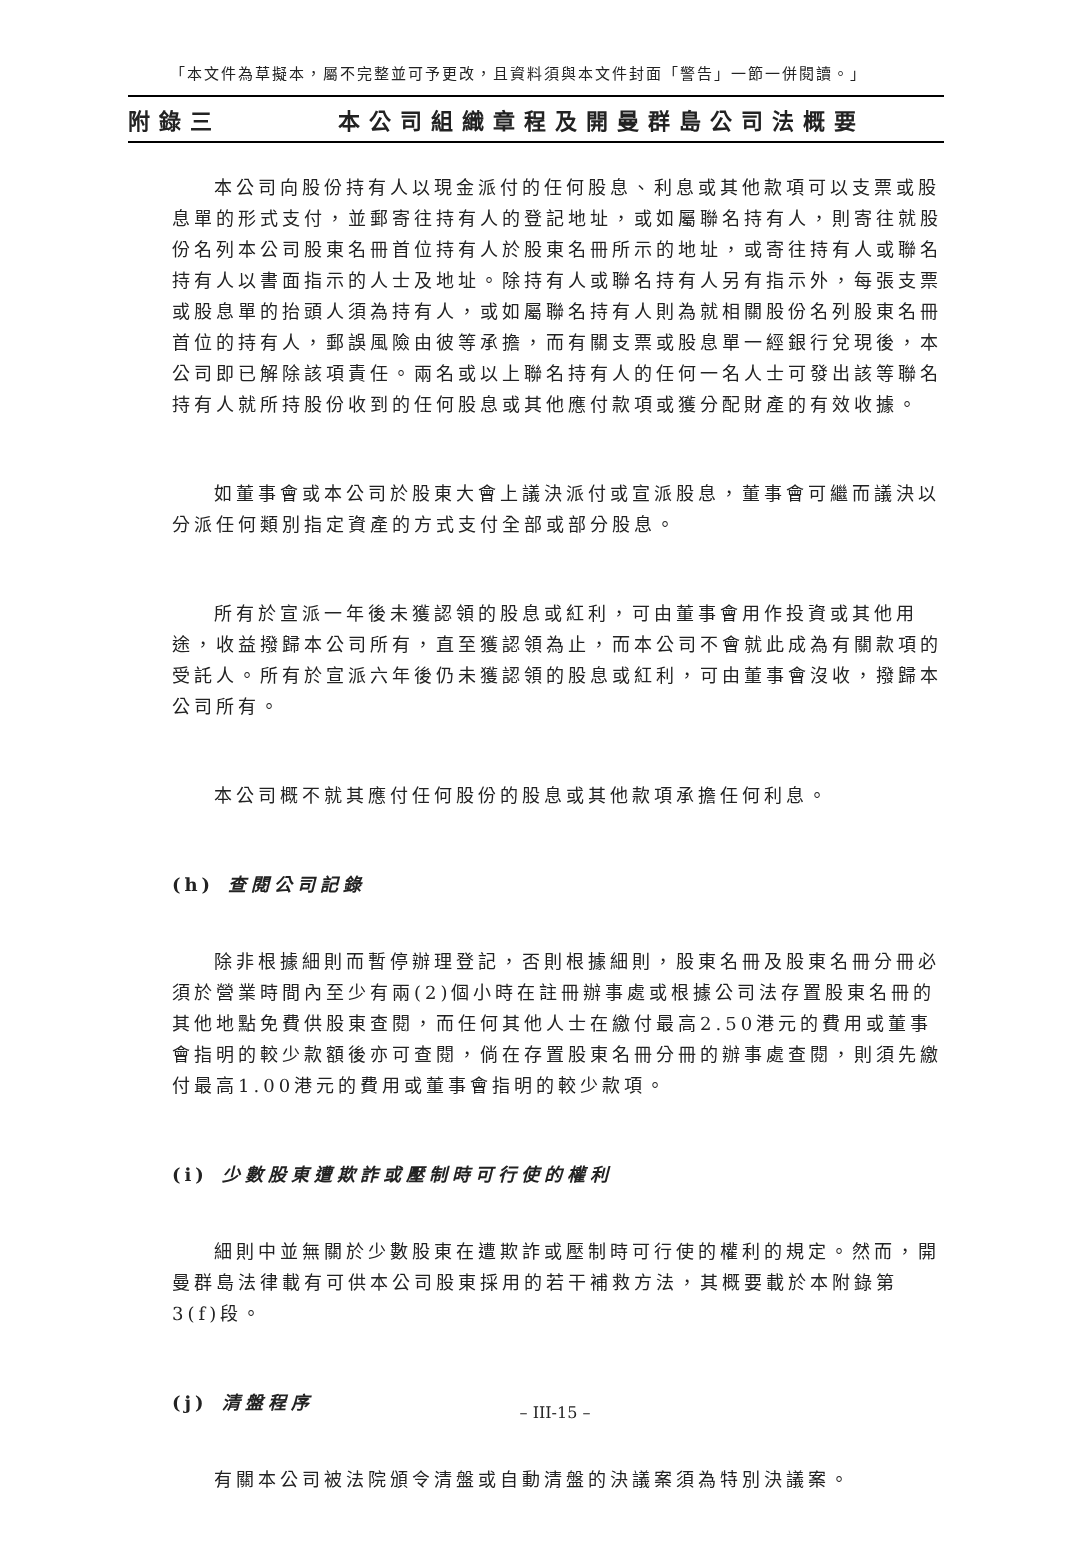「本文件為草擬本，屬不完整並可予更改，且資料須與本文件封面「警告」一節一併閱讀。」
附錄三 本公司組織章程及開曼群島公司法概要
本公司向股份持有人以現金派付的任何股息、利息或其他款項可以支票或股息單的形式支付，並郵寄往持有人的登記地址，或如屬聯名持有人，則寄往就股份名列本公司股東名冊首位持有人於股東名冊所示的地址，或寄往持有人或聯名持有人以書面指示的人士及地址。除持有人或聯名持有人另有指示外，每張支票或股息單的抬頭人須為持有人，或如屬聯名持有人則為就相關股份名列股東名冊首位的持有人，郵誤風險由彼等承擔，而有關支票或股息單一經銀行兌現後，本公司即已解除該項責任。兩名或以上聯名持有人的任何一名人士可發出該等聯名持有人就所持股份收到的任何股息或其他應付款項或獲分配財產的有效收據。
如董事會或本公司於股東大會上議決派付或宣派股息，董事會可繼而議決以分派任何類別指定資產的方式支付全部或部分股息。
所有於宣派一年後未獲認領的股息或紅利，可由董事會用作投資或其他用途，收益撥歸本公司所有，直至獲認領為止，而本公司不會就此成為有關款項的受託人。所有於宣派六年後仍未獲認領的股息或紅利，可由董事會沒收，撥歸本公司所有。
本公司概不就其應付任何股份的股息或其他款項承擔任何利息。
(h) 查閱公司記錄
除非根據細則而暫停辦理登記，否則根據細則，股東名冊及股東名冊分冊必須於營業時間內至少有兩(2)個小時在註冊辦事處或根據公司法存置股東名冊的其他地點免費供股東查閱，而任何其他人士在繳付最高2.50港元的費用或董事會指明的較少款額後亦可查閱，倘在存置股東名冊分冊的辦事處查閱，則須先繳付最高1.00港元的費用或董事會指明的較少款項。
(i) 少數股東遭欺詐或壓制時可行使的權利
細則中並無關於少數股東在遭欺詐或壓制時可行使的權利的規定。然而，開曼群島法律載有可供本公司股東採用的若干補救方法，其概要載於本附錄第3(f)段。
(j) 清盤程序
有關本公司被法院頒令清盤或自動清盤的決議案須為特別決議案。
– III-15 –